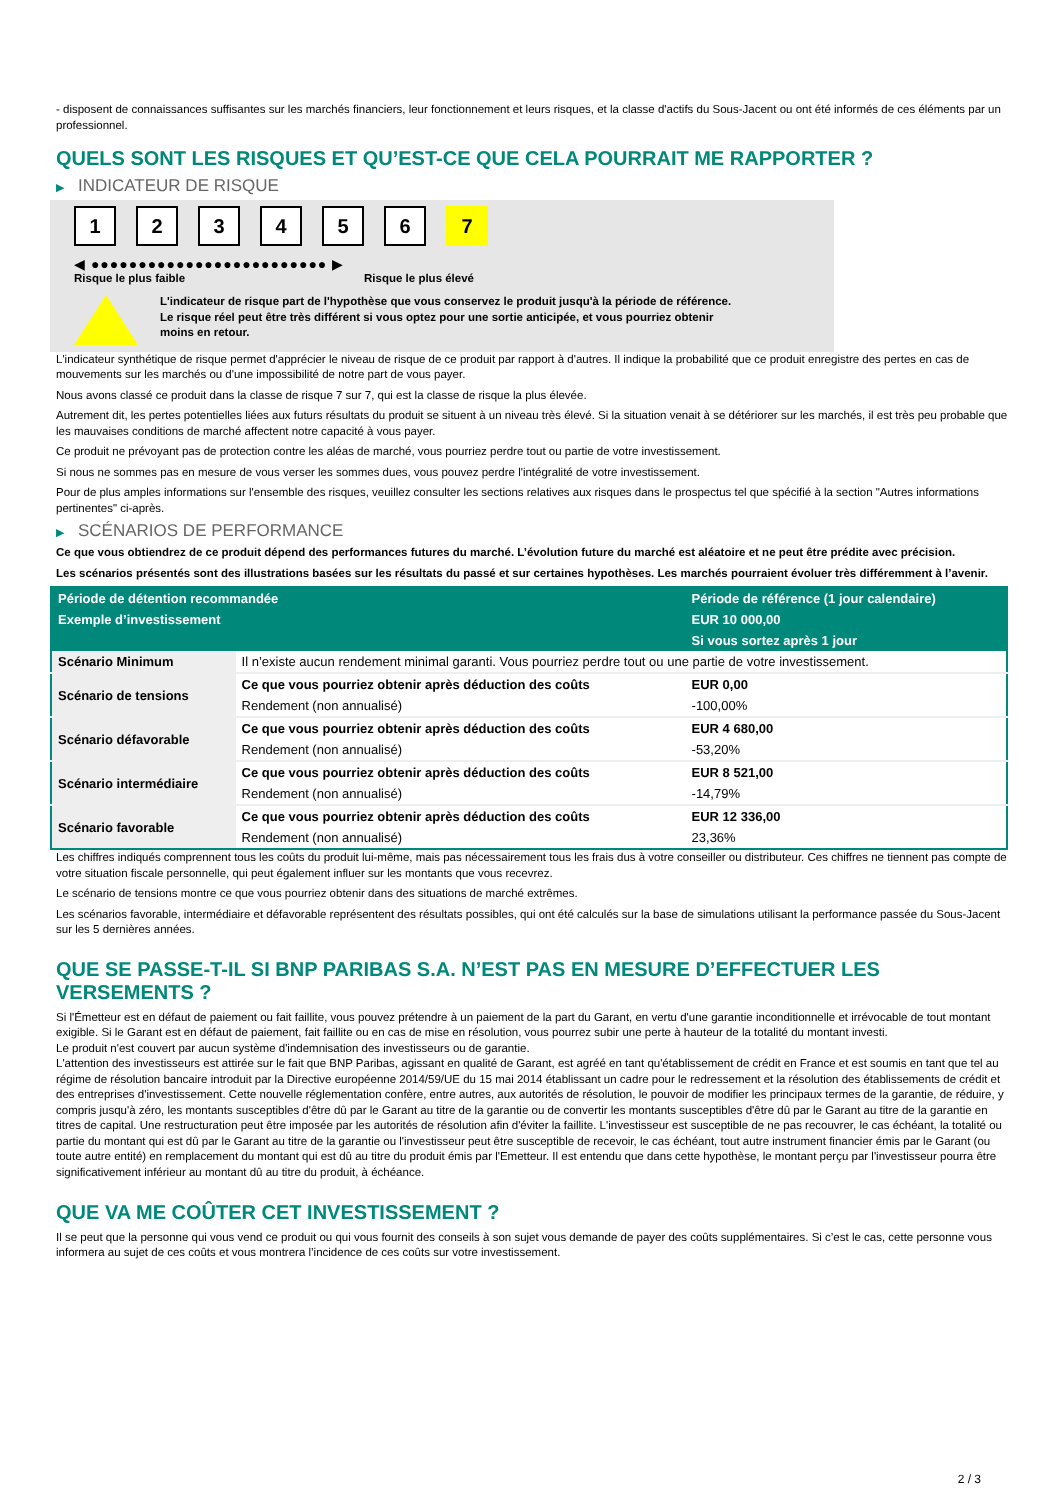- disposent de connaissances suffisantes sur les marchés financiers, leur fonctionnement et leurs risques, et la classe d'actifs du Sous-Jacent ou ont été informés de ces éléments par un professionnel.
QUELS SONT LES RISQUES ET QU’EST-CE QUE CELA POURRAIT ME RAPPORTER ?
▶ INDICATEUR DE RISQUE
1 2 3 4 5 6 7
◀ ●●●●●●●●●●●●●●●●●●●●●●●●● ▶
Risque le plus faible Risque le plus élevé
L'indicateur de risque part de l'hypothèse que vous conservez le produit jusqu'à la période de référence.
Le risque réel peut être très différent si vous optez pour une sortie anticipée, et vous pourriez obtenir moins en retour.
L'indicateur synthétique de risque permet d'apprécier le niveau de risque de ce produit par rapport à d'autres. Il indique la probabilité que ce produit enregistre des pertes en cas de mouvements sur les marchés ou d'une impossibilité de notre part de vous payer.
Nous avons classé ce produit dans la classe de risque 7 sur 7, qui est la classe de risque la plus élevée.
Autrement dit, les pertes potentielles liées aux futurs résultats du produit se situent à un niveau très élevé. Si la situation venait à se détériorer sur les marchés, il est très peu probable que les mauvaises conditions de marché affectent notre capacité à vous payer.
Ce produit ne prévoyant pas de protection contre les aléas de marché, vous pourriez perdre tout ou partie de votre investissement.
Si nous ne sommes pas en mesure de vous verser les sommes dues, vous pouvez perdre l'intégralité de votre investissement.
Pour de plus amples informations sur l'ensemble des risques, veuillez consulter les sections relatives aux risques dans le prospectus tel que spécifié à la section "Autres informations pertinentes" ci-après.
▶ SCÉNARIOS DE PERFORMANCE
Ce que vous obtiendrez de ce produit dépend des performances futures du marché. L’évolution future du marché est aléatoire et ne peut être prédite avec précision.
Les scénarios présentés sont des illustrations basées sur les résultats du passé et sur certaines hypothèses. Les marchés pourraient évoluer très différemment à l’avenir.
| Période de détention recommandée | | Période de référence (1 jour calendaire) |
| --- | --- | --- |
| Exemple d’investissement | | EUR 10 000,00 |
| | | Si vous sortez après 1 jour |
| Scénario Minimum | Il n’existe aucun rendement minimal garanti. Vous pourriez perdre tout ou une partie de votre investissement. | |
| Scénario de tensions | Ce que vous pourriez obtenir après déduction des coûts | EUR 0,00 |
| | Rendement (non annualisé) | -100,00% |
| Scénario défavorable | Ce que vous pourriez obtenir après déduction des coûts | EUR 4 680,00 |
| | Rendement (non annualisé) | -53,20% |
| Scénario intermédiaire | Ce que vous pourriez obtenir après déduction des coûts | EUR 8 521,00 |
| | Rendement (non annualisé) | -14,79% |
| Scénario favorable | Ce que vous pourriez obtenir après déduction des coûts | EUR 12 336,00 |
| | Rendement (non annualisé) | 23,36% |
Les chiffres indiqués comprennent tous les coûts du produit lui-même, mais pas nécessairement tous les frais dus à votre conseiller ou distributeur. Ces chiffres ne tiennent pas compte de votre situation fiscale personnelle, qui peut également influer sur les montants que vous recevrez.
Le scénario de tensions montre ce que vous pourriez obtenir dans des situations de marché extrêmes.
Les scénarios favorable, intermédiaire et défavorable représentent des résultats possibles, qui ont été calculés sur la base de simulations utilisant la performance passée du Sous-Jacent sur les 5 dernières années.
QUE SE PASSE-T-IL SI BNP PARIBAS S.A. N’EST PAS EN MESURE D’EFFECTUER LES VERSEMENTS ?
Si l'Émetteur est en défaut de paiement ou fait faillite, vous pouvez prétendre à un paiement de la part du Garant, en vertu d'une garantie inconditionnelle et irrévocable de tout montant exigible. Si le Garant est en défaut de paiement, fait faillite ou en cas de mise en résolution, vous pourrez subir une perte à hauteur de la totalité du montant investi.
Le produit n'est couvert par aucun système d'indemnisation des investisseurs ou de garantie.
L'attention des investisseurs est attirée sur le fait que BNP Paribas, agissant en qualité de Garant, est agréé en tant qu'établissement de crédit en France et est soumis en tant que tel au régime de résolution bancaire introduit par la Directive européenne 2014/59/UE du 15 mai 2014 établissant un cadre pour le redressement et la résolution des établissements de crédit et des entreprises d'investissement. Cette nouvelle réglementation confère, entre autres, aux autorités de résolution, le pouvoir de modifier les principaux termes de la garantie, de réduire, y compris jusqu'à zéro, les montants susceptibles d'être dû par le Garant au titre de la garantie ou de convertir les montants susceptibles d'être dû par le Garant au titre de la garantie en titres de capital. Une restructuration peut être imposée par les autorités de résolution afin d'éviter la faillite. L'investisseur est susceptible de ne pas recouvrer, le cas échéant, la totalité ou partie du montant qui est dû par le Garant au titre de la garantie ou l'investisseur peut être susceptible de recevoir, le cas échéant, tout autre instrument financier émis par le Garant (ou toute autre entité) en remplacement du montant qui est dû au titre du produit émis par l'Emetteur. Il est entendu que dans cette hypothèse, le montant perçu par l'investisseur pourra être significativement inférieur au montant dû au titre du produit, à échéance.
QUE VA ME COÛTER CET INVESTISSEMENT ?
Il se peut que la personne qui vous vend ce produit ou qui vous fournit des conseils à son sujet vous demande de payer des coûts supplémentaires. Si c’est le cas, cette personne vous informera au sujet de ces coûts et vous montrera l’incidence de ces coûts sur votre investissement.
2 / 3